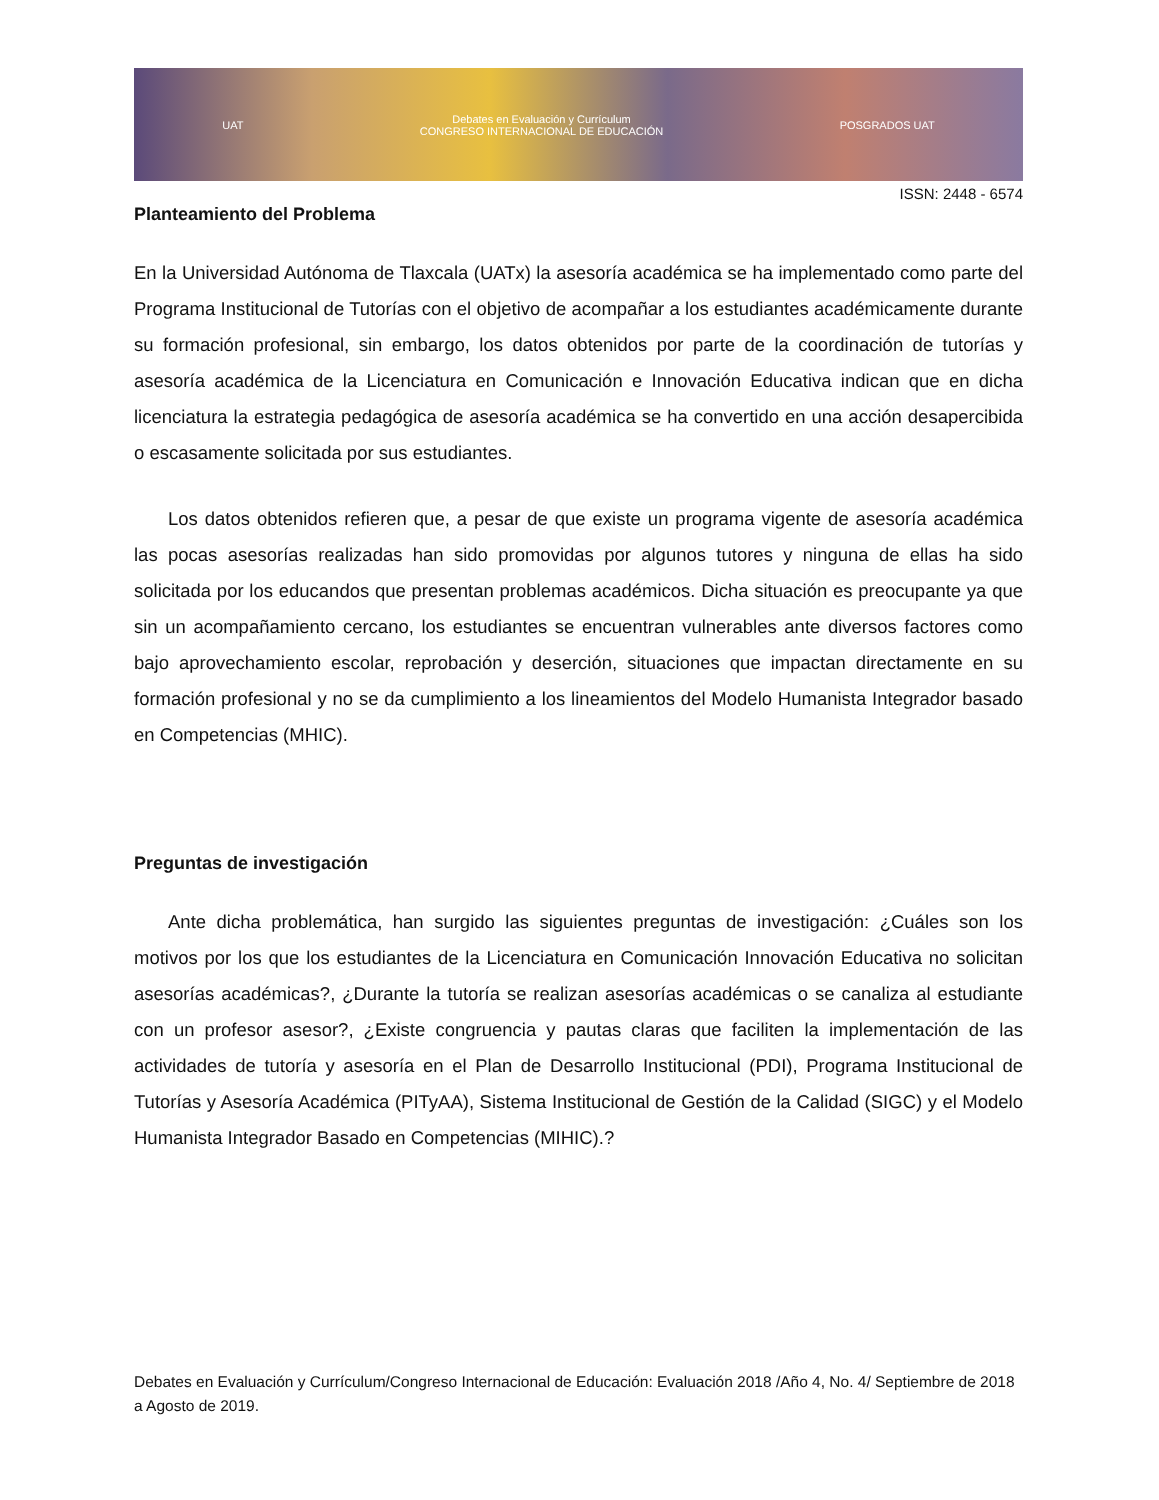UAT Debates en Evaluación y Currículum
CONGRESO INTERNACIONAL DE EDUCACIÓN POSGRADOS UAT
ISSN: 2448 - 6574
Planteamiento del Problema
En la Universidad Autónoma de Tlaxcala (UATx) la asesoría académica se ha implementado como parte del Programa Institucional de Tutorías con el objetivo de acompañar a los estudiantes académicamente durante su formación profesional, sin embargo, los datos obtenidos por parte de la coordinación de tutorías y asesoría académica de la Licenciatura en Comunicación e Innovación Educativa indican que en dicha licenciatura la estrategia pedagógica de asesoría académica se ha convertido en una acción desapercibida o escasamente solicitada por sus estudiantes.
Los datos obtenidos refieren que, a pesar de que existe un programa vigente de asesoría académica las pocas asesorías realizadas han sido promovidas por algunos tutores y ninguna de ellas ha sido solicitada por los educandos que presentan problemas académicos. Dicha situación es preocupante ya que sin un acompañamiento cercano, los estudiantes se encuentran vulnerables ante diversos factores como bajo aprovechamiento escolar, reprobación y deserción, situaciones que impactan directamente en su formación profesional y no se da cumplimiento a los lineamientos del Modelo Humanista Integrador basado en Competencias (MHIC).
Preguntas de investigación
Ante dicha problemática, han surgido las siguientes preguntas de investigación: ¿Cuáles son los motivos por los que los estudiantes de la Licenciatura en Comunicación Innovación Educativa no solicitan asesorías académicas?, ¿Durante la tutoría se realizan asesorías académicas o se canaliza al estudiante con un profesor asesor?, ¿Existe congruencia y pautas claras que faciliten la implementación de las actividades de tutoría y asesoría en el Plan de Desarrollo Institucional (PDI), Programa Institucional de Tutorías y Asesoría Académica (PITyAA), Sistema Institucional de Gestión de la Calidad (SIGC) y el Modelo Humanista Integrador Basado en Competencias (MIHIC).?
Debates en Evaluación y Currículum/Congreso Internacional de Educación: Evaluación 2018 /Año 4, No. 4/ Septiembre de 2018 a Agosto de 2019.